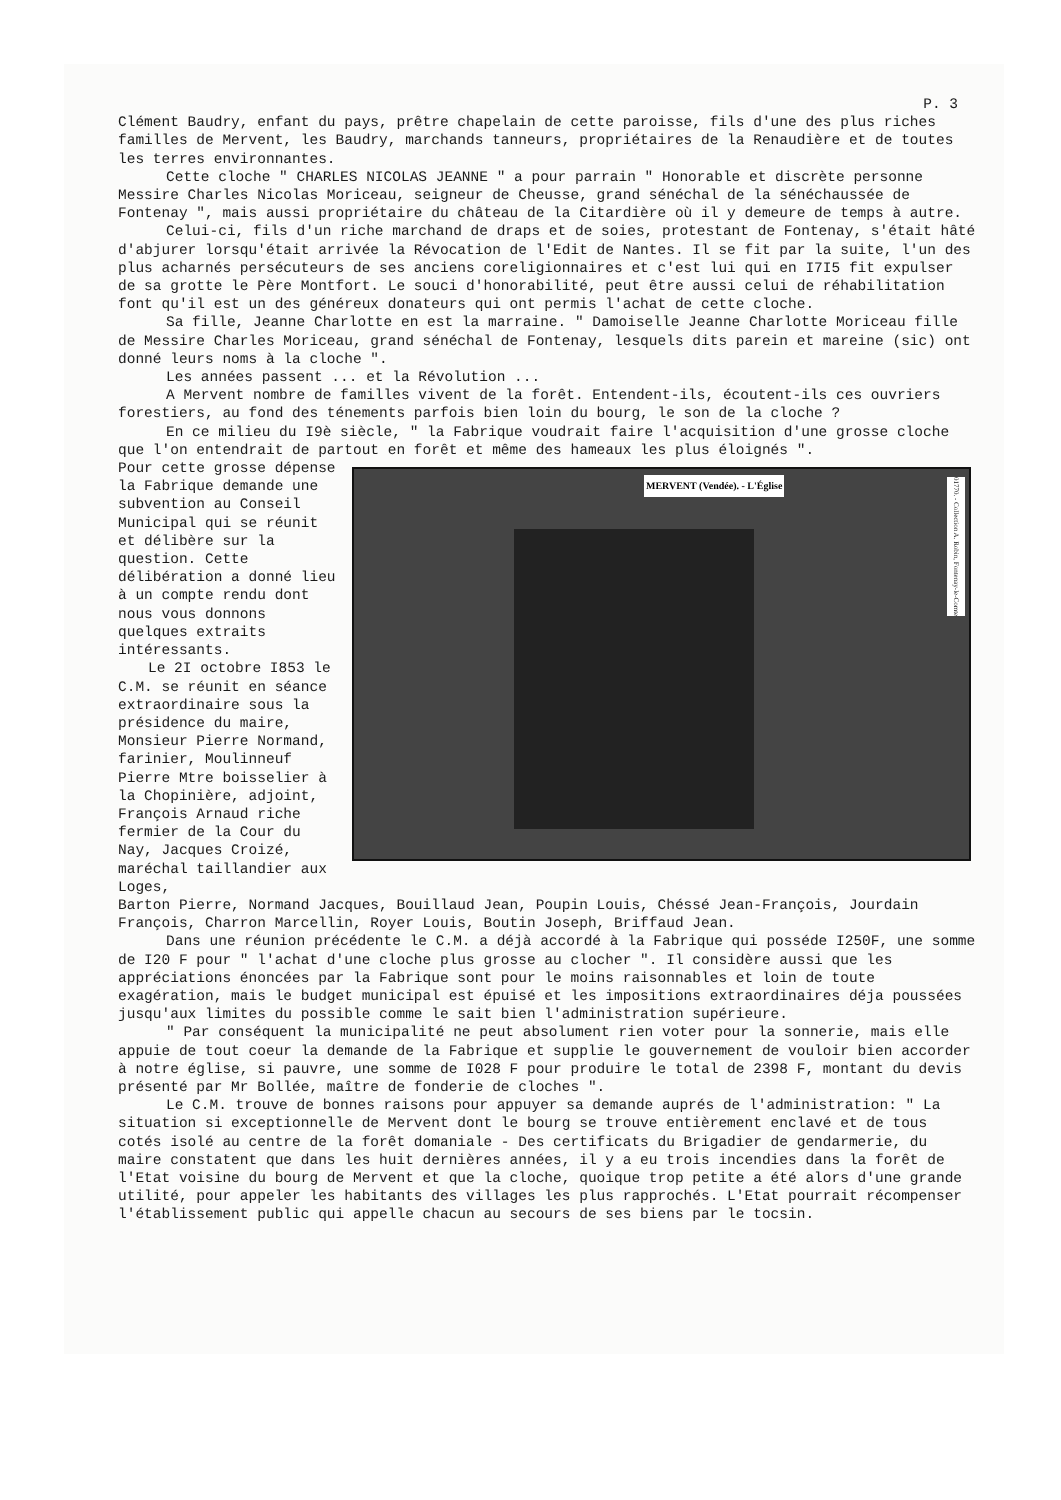P. 3
Clément Baudry, enfant du pays, prêtre chapelain de cette paroisse, fils d'une des plus riches familles de Mervent, les Baudry, marchands tanneurs, propriétaires de la Renaudière et de toutes les terres environnantes.
Cette cloche " CHARLES NICOLAS JEANNE " a pour parrain " Honorable et discrète personne Messire Charles Nicolas Moriceau, seigneur de Cheusse, grand sénéchal de la sénéchaussée de Fontenay ", mais aussi propriétaire du château de la Citardière où il y demeure de temps à autre.
Celui-ci, fils d'un riche marchand de draps et de soies, protestant de Fontenay, s'était hâté d'abjurer lorsqu'était arrivée la Révocation de l'Edit de Nantes. Il se fit par la suite, l'un des plus acharnés persécuteurs de ses anciens coreligionnaires et c'est lui qui en I7I5 fit expulser de sa grotte le Père Montfort. Le souci d'honorabilité, peut être aussi celui de réhabilitation font qu'il est un des généreux donateurs qui ont permis l'achat de cette cloche.
Sa fille, Jeanne Charlotte en est la marraine. " Damoiselle Jeanne Charlotte Moriceau fille de Messire Charles Moriceau, grand sénéchal de Fontenay, lesquels dits parein et mareine (sic) ont donné leurs noms à la cloche ".
Les années passent ... et la Révolution ...
A Mervent nombre de familles vivent de la forêt. Entendent-ils, écoutent-ils ces ouvriers forestiers, au fond des ténements parfois bien loin du bourg, le son de la cloche ?
En ce milieu du I9è siècle, " la Fabrique voudrait faire l'acquisition d'une grosse cloche que l'on entendrait de partout en forêt et même des hameaux les plus éloignés ".
Pour cette grosse dépense la Fabrique demande une subvention au Conseil Municipal qui se réunit et délibère sur la question. Cette délibération a donné lieu à un compte rendu dont nous vous donnons quelques extraits intéressants.
Le 2I octobre I853 le C.M. se réunit en séance extraordinaire sous la présidence du maire, Monsieur Pierre Normand, farinier, Moulinneuf Pierre Mtre boisselier à la Chopinière, adjoint, François Arnaud riche fermier de la Cour du Nay, Jacques Croizé, maréchal taillandier aux Loges,
MERVENT (Vendée). - L'Église
01770. - Collection A. Robin, Fontenay-le-Comte
Barton Pierre, Normand Jacques, Bouillaud Jean, Poupin Louis, Chéssé Jean-François, Jourdain François, Charron Marcellin, Royer Louis, Boutin Joseph, Briffaud Jean.
Dans une réunion précédente le C.M. a déjà accordé à la Fabrique qui posséde I250F, une somme de I20 F pour " l'achat d'une cloche plus grosse au clocher ". Il considère aussi que les appréciations énoncées par la Fabrique sont pour le moins raisonnables et loin de toute exagération, mais le budget municipal est épuisé et les impositions extraordinaires déja poussées jusqu'aux limites du possible comme le sait bien l'administration supérieure.
" Par conséquent la municipalité ne peut absolument rien voter pour la sonnerie, mais elle appuie de tout coeur la demande de la Fabrique et supplie le gouvernement de vouloir bien accorder à notre église, si pauvre, une somme de I028 F pour produire le total de 2398 F, montant du devis présenté par Mr Bollée, maître de fonderie de cloches ".
Le C.M. trouve de bonnes raisons pour appuyer sa demande auprés de l'administration: " La situation si exceptionnelle de Mervent dont le bourg se trouve entièrement enclavé et de tous cotés isolé au centre de la forêt domaniale - Des certificats du Brigadier de gendarmerie, du maire constatent que dans les huit dernières années, il y a eu trois incendies dans la forêt de l'Etat voisine du bourg de Mervent et que la cloche, quoique trop petite a été alors d'une grande utilité, pour appeler les habitants des villages les plus rapprochés. L'Etat pourrait récompenser l'établissement public qui appelle chacun au secours de ses biens par le tocsin.